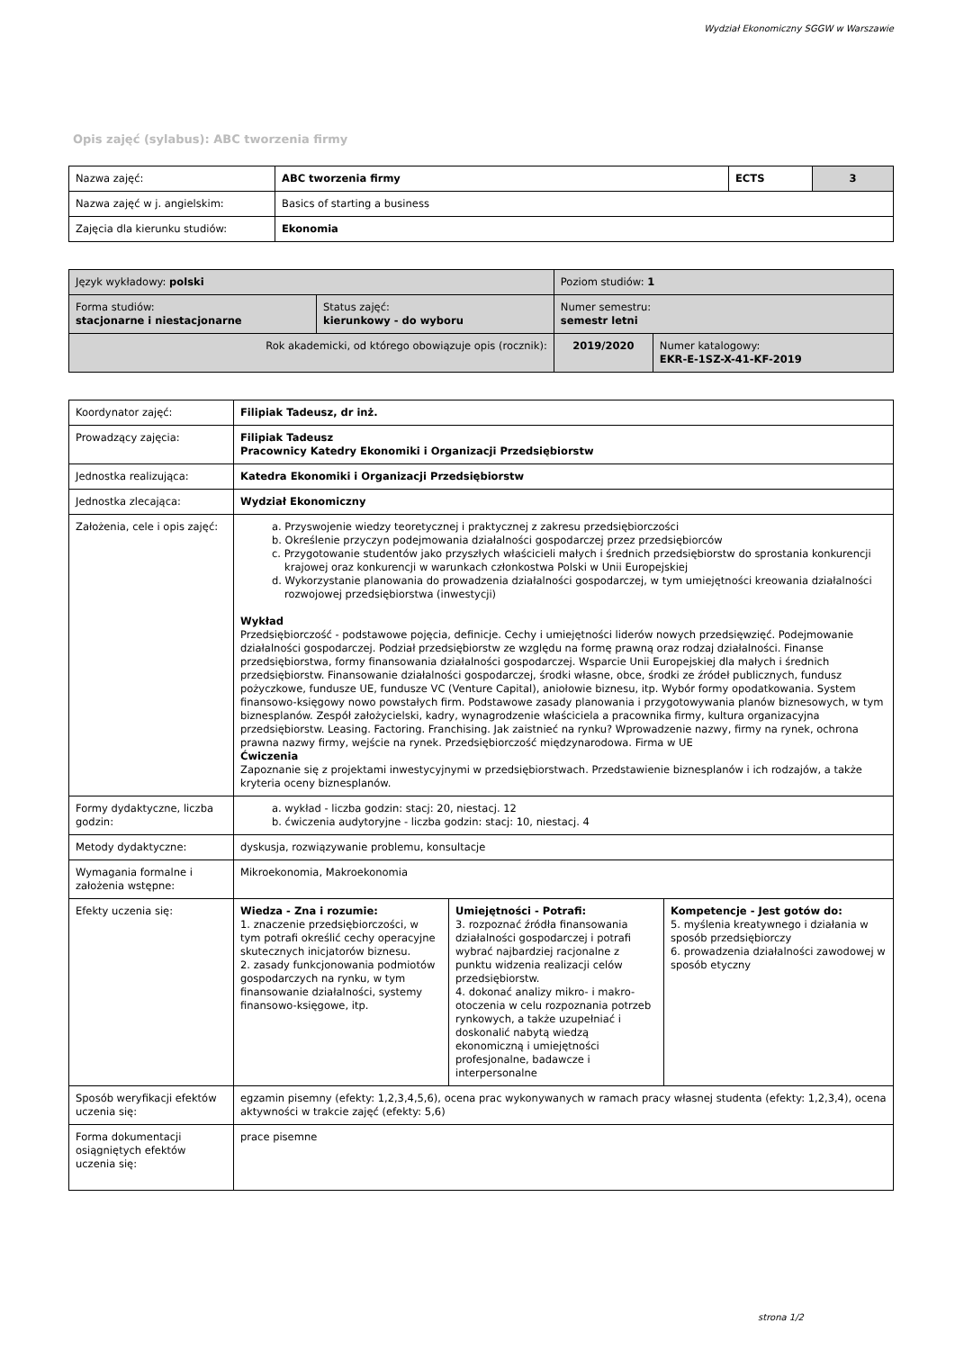Wydział Ekonomiczny SGGW w Warszawie
Opis zajęć (sylabus): ABC tworzenia firmy
| Nazwa zajęć: | ABC tworzenia firmy | ECTS | 3 |
| Nazwa zajęć w j. angielskim: | Basics of starting a business | | |
| Zajęcia dla kierunku studiów: | Ekonomia | | |
| Język wykładowy: polski | | Poziom studiów: 1 | |
| Forma studiów: stacjonarne i niestacjonarne | Status zajęć: kierunkowy - do wyboru | Numer semestru: semestr letni | |
| Rok akademicki, od którego obowiązuje opis (rocznik): | | 2019/2020 | Numer katalogowy: EKR-E-1SZ-X-41-KF-2019 |
| Koordynator zajęć: | Filipiak Tadeusz, dr inż. | | |
| Prowadzący zajęcia: | Filipiak Tadeusz Pracownicy Katedry Ekonomiki i Organizacji Przedsiębiorstw | | |
| Jednostka realizująca: | Katedra Ekonomiki i Organizacji Przedsiębiorstw | | |
| Jednostka zlecająca: | Wydział Ekonomiczny | | |
| Założenia, cele i opis zajęć: | a. Przyswojenie wiedzy teoretycznej i praktycznej z zakresu przedsiębiorczości b. Określenie przyczyn podejmowania działalności gospodarczej przez przedsiębiorców c. Przygotowanie studentów jako przyszłych właścicieli małych i średnich przedsiębiorstw do sprostania konkurencji krajowej oraz konkurencji w warunkach członkostwa Polski w Unii Europejskiej d. Wykorzystanie planowania do prowadzenia działalności gospodarczej, w tym umiejętności kreowania działalności rozwojowej przedsiębiorstwa (inwestycji) Wykład Przedsiębiorczość - podstawowe pojęcia, definicje. Cechy i umiejętności liderów nowych przedsięwzięć. Podejmowanie działalności gospodarczej. Podział przedsiębiorstw ze względu na formę prawną oraz rodzaj działalności. Finanse przedsiębiorstwa, formy finansowania działalności gospodarczej. Wsparcie Unii Europejskiej dla małych i średnich przedsiębiorstw. Finansowanie działalności gospodarczej, środki własne, obce, środki ze źródeł publicznych, fundusz pożyczkowe, fundusze UE, fundusze VC (Venture Capital), aniołowie biznesu, itp. Wybór formy opodatkowania. System finansowo-księgowy nowo powstałych firm. Podstawowe zasady planowania i przygotowywania planów biznesowych, w tym biznesplanów. Zespół założycielski, kadry, wynagrodzenie właściciela a pracownika firmy, kultura organizacyjna przedsiębiorstw. Leasing. Factoring. Franchising. Jak zaistnieć na rynku? Wprowadzenie nazwy, firmy na rynek, ochrona prawna nazwy firmy, wejście na rynek. Przedsiębiorczość międzynarodowa. Firma w UE Ćwiczenia Zapoznanie się z projektami inwestycyjnymi w przedsiębiorstwach. Przedstawienie biznesplanów i ich rodzajów, a także kryteria oceny biznesplanów. | | |
| Formy dydaktyczne, liczba godzin: | a. wykład - liczba godzin: stacj: 20, niestacj. 12 b. ćwiczenia audytoryjne - liczba godzin: stacj: 10, niestacj. 4 | | |
| Metody dydaktyczne: | dyskusja, rozwiązywanie problemu, konsultacje | | |
| Wymagania formalne i założenia wstępne: | Mikroekonomia, Makroekonomia | | |
| Efekty uczenia się: | Wiedza - Zna i rozumie: 1. znaczenie przedsiębiorczości, w tym potrafi określić cechy operacyjne skutecznych inicjatorów biznesu. 2. zasady funkcjonowania podmiotów gospodarczych na rynku, w tym finansowanie działalności, systemy finansowo-księgowe, itp. | Umiejętności - Potrafi: 3. rozpoznać źródła finansowania działalności gospodarczej i potrafi wybrać najbardziej racjonalne z punktu widzenia realizacji celów przedsiębiorstw. 4. dokonać analizy mikro- i makro-otoczenia w celu rozpoznania potrzeb rynkowych, a także uzupełniać i doskonalić nabytą wiedzą ekonomiczną i umiejętności profesjonalne, badawcze i interpersonalne | Kompetencje - Jest gotów do: 5. myślenia kreatywnego i działania w sposób przedsiębiorczy 6. prowadzenia działalności zawodowej w sposób etyczny |
| Sposób weryfikacji efektów uczenia się: | egzamin pisemny (efekty: 1,2,3,4,5,6), ocena prac wykonywanych w ramach pracy własnej studenta (efekty: 1,2,3,4), ocena aktywności w trakcie zajęć (efekty: 5,6) | | |
| Forma dokumentacji osiągniętych efektów uczenia się: | prace pisemne | | |
strona 1/2